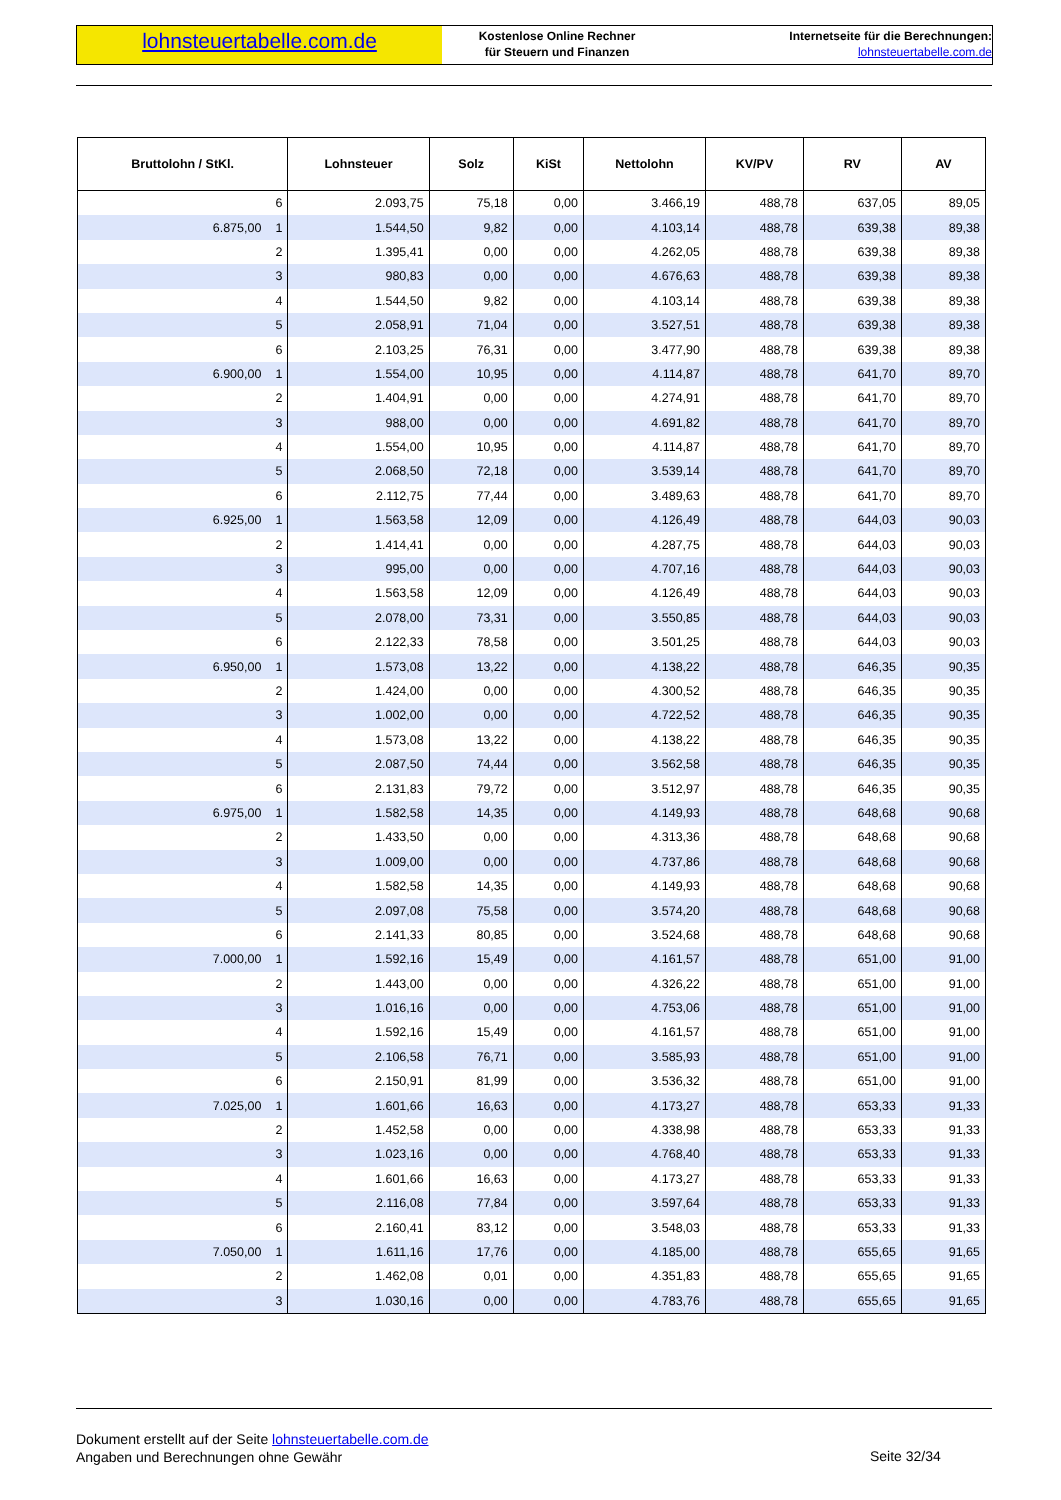lohnsteuertabelle.com.de
Kostenlose Online Rechner
für Steuern und Finanzen
Internetseite für die Berechnungen:
lohnsteuertabelle.com.de
| Bruttolohn / StKl. | Lohnsteuer | Solz | KiSt | Nettolohn | KV/PV | RV | AV |
| --- | --- | --- | --- | --- | --- | --- | --- |
| 6 | 2.093,75 | 75,18 | 0,00 | 3.466,19 | 488,78 | 637,05 | 89,05 |
| 6.875,00 1 | 1.544,50 | 9,82 | 0,00 | 4.103,14 | 488,78 | 639,38 | 89,38 |
| 2 | 1.395,41 | 0,00 | 0,00 | 4.262,05 | 488,78 | 639,38 | 89,38 |
| 3 | 980,83 | 0,00 | 0,00 | 4.676,63 | 488,78 | 639,38 | 89,38 |
| 4 | 1.544,50 | 9,82 | 0,00 | 4.103,14 | 488,78 | 639,38 | 89,38 |
| 5 | 2.058,91 | 71,04 | 0,00 | 3.527,51 | 488,78 | 639,38 | 89,38 |
| 6 | 2.103,25 | 76,31 | 0,00 | 3.477,90 | 488,78 | 639,38 | 89,38 |
| 6.900,00 1 | 1.554,00 | 10,95 | 0,00 | 4.114,87 | 488,78 | 641,70 | 89,70 |
| 2 | 1.404,91 | 0,00 | 0,00 | 4.274,91 | 488,78 | 641,70 | 89,70 |
| 3 | 988,00 | 0,00 | 0,00 | 4.691,82 | 488,78 | 641,70 | 89,70 |
| 4 | 1.554,00 | 10,95 | 0,00 | 4.114,87 | 488,78 | 641,70 | 89,70 |
| 5 | 2.068,50 | 72,18 | 0,00 | 3.539,14 | 488,78 | 641,70 | 89,70 |
| 6 | 2.112,75 | 77,44 | 0,00 | 3.489,63 | 488,78 | 641,70 | 89,70 |
| 6.925,00 1 | 1.563,58 | 12,09 | 0,00 | 4.126,49 | 488,78 | 644,03 | 90,03 |
| 2 | 1.414,41 | 0,00 | 0,00 | 4.287,75 | 488,78 | 644,03 | 90,03 |
| 3 | 995,00 | 0,00 | 0,00 | 4.707,16 | 488,78 | 644,03 | 90,03 |
| 4 | 1.563,58 | 12,09 | 0,00 | 4.126,49 | 488,78 | 644,03 | 90,03 |
| 5 | 2.078,00 | 73,31 | 0,00 | 3.550,85 | 488,78 | 644,03 | 90,03 |
| 6 | 2.122,33 | 78,58 | 0,00 | 3.501,25 | 488,78 | 644,03 | 90,03 |
| 6.950,00 1 | 1.573,08 | 13,22 | 0,00 | 4.138,22 | 488,78 | 646,35 | 90,35 |
| 2 | 1.424,00 | 0,00 | 0,00 | 4.300,52 | 488,78 | 646,35 | 90,35 |
| 3 | 1.002,00 | 0,00 | 0,00 | 4.722,52 | 488,78 | 646,35 | 90,35 |
| 4 | 1.573,08 | 13,22 | 0,00 | 4.138,22 | 488,78 | 646,35 | 90,35 |
| 5 | 2.087,50 | 74,44 | 0,00 | 3.562,58 | 488,78 | 646,35 | 90,35 |
| 6 | 2.131,83 | 79,72 | 0,00 | 3.512,97 | 488,78 | 646,35 | 90,35 |
| 6.975,00 1 | 1.582,58 | 14,35 | 0,00 | 4.149,93 | 488,78 | 648,68 | 90,68 |
| 2 | 1.433,50 | 0,00 | 0,00 | 4.313,36 | 488,78 | 648,68 | 90,68 |
| 3 | 1.009,00 | 0,00 | 0,00 | 4.737,86 | 488,78 | 648,68 | 90,68 |
| 4 | 1.582,58 | 14,35 | 0,00 | 4.149,93 | 488,78 | 648,68 | 90,68 |
| 5 | 2.097,08 | 75,58 | 0,00 | 3.574,20 | 488,78 | 648,68 | 90,68 |
| 6 | 2.141,33 | 80,85 | 0,00 | 3.524,68 | 488,78 | 648,68 | 90,68 |
| 7.000,00 1 | 1.592,16 | 15,49 | 0,00 | 4.161,57 | 488,78 | 651,00 | 91,00 |
| 2 | 1.443,00 | 0,00 | 0,00 | 4.326,22 | 488,78 | 651,00 | 91,00 |
| 3 | 1.016,16 | 0,00 | 0,00 | 4.753,06 | 488,78 | 651,00 | 91,00 |
| 4 | 1.592,16 | 15,49 | 0,00 | 4.161,57 | 488,78 | 651,00 | 91,00 |
| 5 | 2.106,58 | 76,71 | 0,00 | 3.585,93 | 488,78 | 651,00 | 91,00 |
| 6 | 2.150,91 | 81,99 | 0,00 | 3.536,32 | 488,78 | 651,00 | 91,00 |
| 7.025,00 1 | 1.601,66 | 16,63 | 0,00 | 4.173,27 | 488,78 | 653,33 | 91,33 |
| 2 | 1.452,58 | 0,00 | 0,00 | 4.338,98 | 488,78 | 653,33 | 91,33 |
| 3 | 1.023,16 | 0,00 | 0,00 | 4.768,40 | 488,78 | 653,33 | 91,33 |
| 4 | 1.601,66 | 16,63 | 0,00 | 4.173,27 | 488,78 | 653,33 | 91,33 |
| 5 | 2.116,08 | 77,84 | 0,00 | 3.597,64 | 488,78 | 653,33 | 91,33 |
| 6 | 2.160,41 | 83,12 | 0,00 | 3.548,03 | 488,78 | 653,33 | 91,33 |
| 7.050,00 1 | 1.611,16 | 17,76 | 0,00 | 4.185,00 | 488,78 | 655,65 | 91,65 |
| 2 | 1.462,08 | 0,01 | 0,00 | 4.351,83 | 488,78 | 655,65 | 91,65 |
| 3 | 1.030,16 | 0,00 | 0,00 | 4.783,76 | 488,78 | 655,65 | 91,65 |
Dokument erstellt auf der Seite lohnsteuertabelle.com.de
Angaben und Berechnungen ohne Gewähr
Seite 32/34